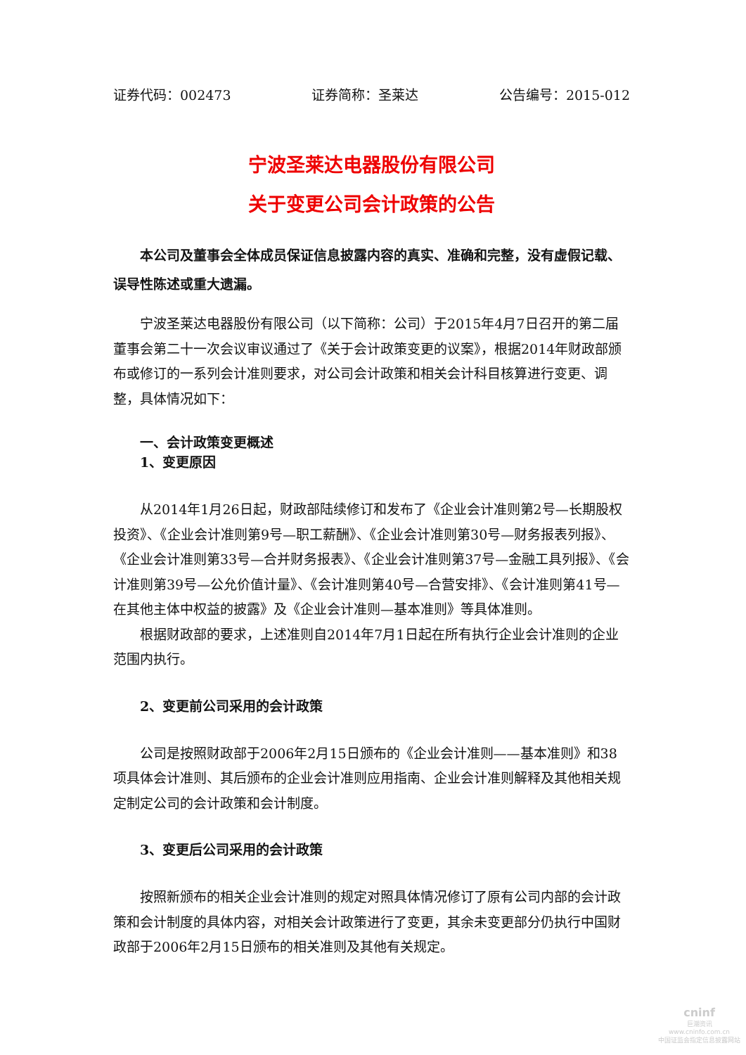证券代码：002473 证券简称：圣莱达 公告编号：2015-012
宁波圣莱达电器股份有限公司
关于变更公司会计政策的公告
本公司及董事会全体成员保证信息披露内容的真实、准确和完整，没有虚假记载、误导性陈述或重大遗漏。
宁波圣莱达电器股份有限公司（以下简称：公司）于2015年4月7日召开的第二届董事会第二十一次会议审议通过了《关于会计政策变更的议案》，根据2014年财政部颁布或修订的一系列会计准则要求，对公司会计政策和相关会计科目核算进行变更、调整，具体情况如下：
一、会计政策变更概述
1、变更原因
从2014年1月26日起，财政部陆续修订和发布了《企业会计准则第2号—长期股权投资》、《企业会计准则第9号—职工薪酬》、《企业会计准则第30号—财务报表列报》、《企业会计准则第33号—合并财务报表》、《企业会计准则第37号—金融工具列报》、《会计准则第39号—公允价值计量》、《会计准则第40号—合营安排》、《会计准则第41号—在其他主体中权益的披露》及《企业会计准则—基本准则》等具体准则。
根据财政部的要求，上述准则自2014年7月1日起在所有执行企业会计准则的企业范围内执行。
2、变更前公司采用的会计政策
公司是按照财政部于2006年2月15日颁布的《企业会计准则——基本准则》和38项具体会计准则、其后颁布的企业会计准则应用指南、企业会计准则解释及其他相关规定制定公司的会计政策和会计制度。
3、变更后公司采用的会计政策
按照新颁布的相关企业会计准则的规定对照具体情况修订了原有公司内部的会计政策和会计制度的具体内容，对相关会计政策进行了变更，其余未变更部分仍执行中国财政部于2006年2月15日颁布的相关准则及其他有关规定。
cninf
巨潮资讯
www.cninfo.com.cn
中国证监会指定信息披露网站